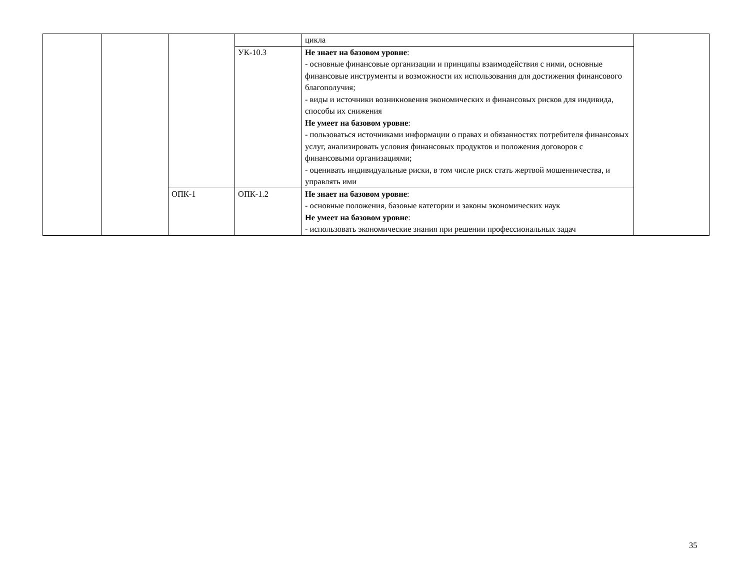| | | | | цикла | |
| | | | УК-10.3 | Не знает на базовом уровне : - основные финансовые организации и принципы взаимодействия с ними, основные финансовые инструменты и возможности их использования для достижения финансового благополучия; - виды и источники возникновения экономических и финансовых рисков для индивида, способы их снижения Не умеет на базовом уровне : - пользоваться источниками информации о правах и обязанностях потребителя финансовых услуг, анализировать условия финансовых продуктов и положения договоров с финансовыми организациями; - оценивать индивидуальные риски, в том числе риск стать жертвой мошенничества, и управлять ими | |
| | | ОПК-1 | ОПК-1.2 | Не знает на базовом уровне : - основные положения, базовые категории и законы экономических наук Не умеет на базовом уровне : - использовать экономические знания при решении профессиональных задач | |
35